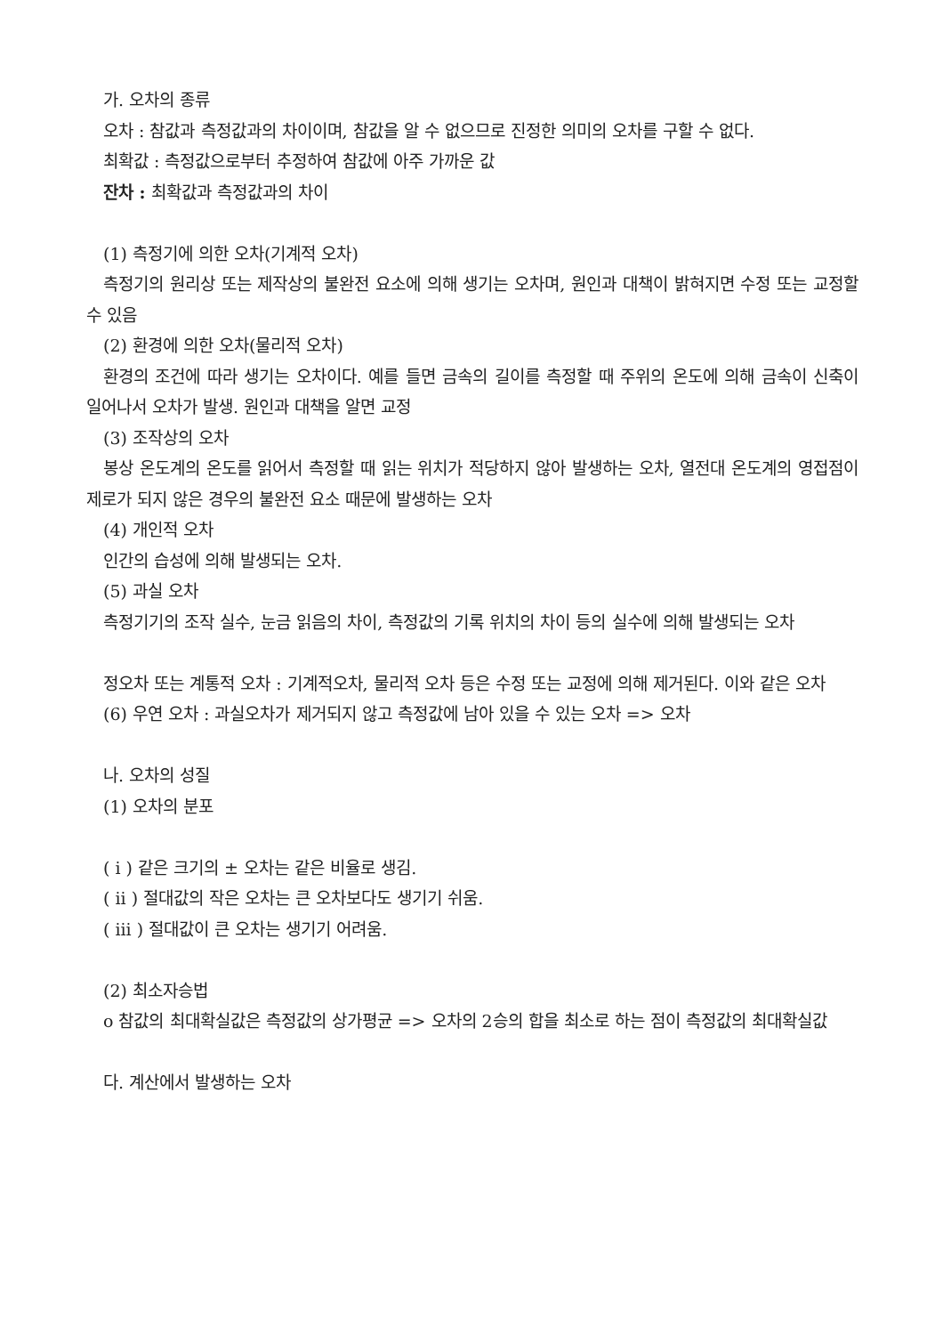가. 오차의 종류
오차 : 참값과 측정값과의 차이이며, 참값을 알 수 없으므로 진정한 의미의 오차를 구할 수 없다.
최확값 : 측정값으로부터 추정하여 참값에 아주 가까운 값
잔차 : 최확값과 측정값과의 차이
(1) 측정기에 의한 오차(기계적 오차)
측정기의 원리상 또는 제작상의 불완전 요소에 의해 생기는 오차며, 원인과 대책이 밝혀지면 수정 또는 교정할 수 있음
(2) 환경에 의한 오차(물리적 오차)
환경의 조건에 따라 생기는 오차이다. 예를 들면 금속의 길이를 측정할 때 주위의 온도에 의해 금속이 신축이 일어나서 오차가 발생. 원인과 대책을 알면 교정
(3) 조작상의 오차
봉상 온도계의 온도를 읽어서 측정할 때 읽는 위치가 적당하지 않아 발생하는 오차, 열전대 온도계의 영접점이 제로가 되지 않은 경우의 불완전 요소 때문에 발생하는 오차
(4) 개인적 오차
인간의 습성에 의해 발생되는 오차.
(5) 과실 오차
측정기기의 조작 실수, 눈금 읽음의 차이, 측정값의 기록 위치의 차이 등의 실수에 의해 발생되는 오차
정오차 또는 계통적 오차 : 기계적오차, 물리적 오차 등은 수정 또는 교정에 의해 제거된다. 이와 같은 오차
(6) 우연 오차 : 과실오차가 제거되지 않고 측정값에 남아 있을 수 있는 오차 => 오차
나. 오차의 성질
(1) 오차의 분포
( i ) 같은 크기의 ± 오차는 같은 비율로 생김.
( ii ) 절대값의 작은 오차는 큰 오차보다도 생기기 쉬움.
( iii ) 절대값이 큰 오차는 생기기 어려움.
(2) 최소자승법
o 참값의 최대확실값은 측정값의 상가평균 => 오차의 2승의 합을 최소로 하는 점이 측정값의 최대확실값
다. 계산에서 발생하는 오차